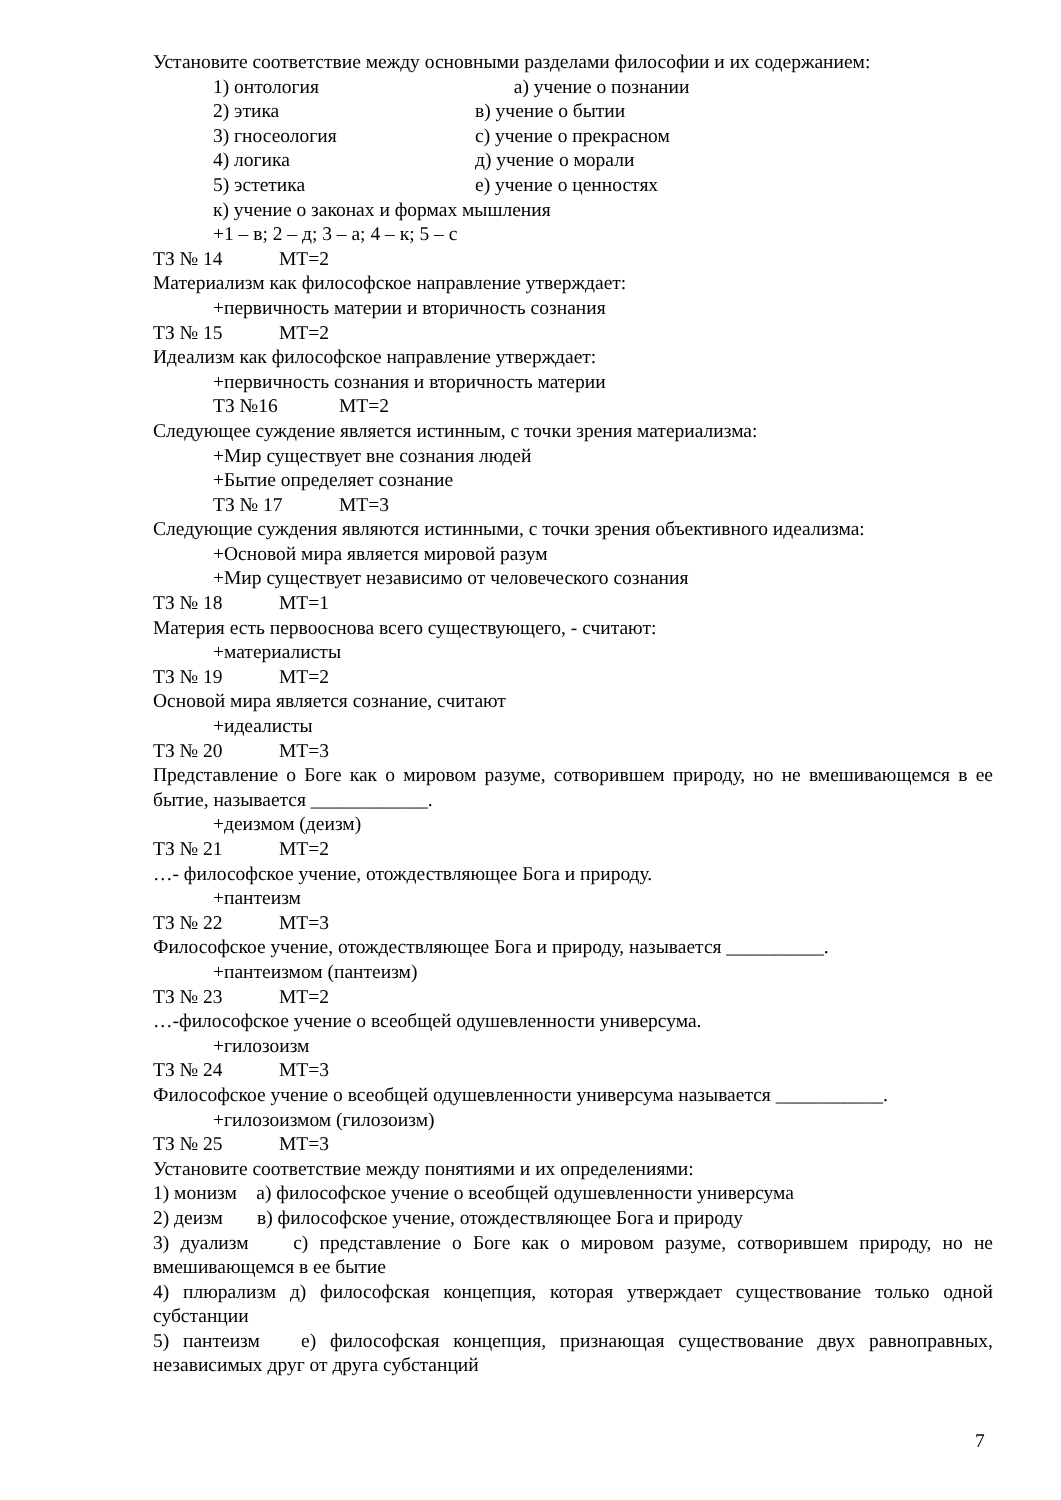Установите соответствие между основными разделами философии и их содержанием:
1) онтология а) учение о познании
2) этика в) учение о бытии
3) гносеология с) учение о прекрасном
4) логика д) учение о морали
5) эстетика е) учение о ценностях
к) учение о законах и формах мышления
+1 – в; 2 – д; 3 – а; 4 – к; 5 – с
ТЗ № 14 МТ=2
Материализм как философское направление утверждает:
+первичность материи и вторичность сознания
ТЗ № 15 МТ=2
Идеализм как философское направление утверждает:
+первичность сознания и вторичность материи
ТЗ №16 МТ=2
Следующее суждение является истинным, с точки зрения материализма:
+Мир существует вне сознания людей
+Бытие определяет сознание
ТЗ № 17 МТ=3
Следующие суждения являются истинными, с точки зрения объективного идеализма:
+Основой мира является мировой разум
+Мир существует независимо от человеческого сознания
ТЗ № 18 МТ=1
Материя есть первооснова всего существующего, - считают:
+материалисты
ТЗ № 19 МТ=2
Основой мира является сознание, считают
+идеалисты
ТЗ № 20 МТ=3
Представление о Боге как о мировом разуме, сотворившем природу, но не вмешивающемся в ее бытие, называется ____________.
+деизмом (деизм)
ТЗ № 21 МТ=2
…- философское учение, отождествляющее Бога и природу.
+пантеизм
ТЗ № 22 МТ=3
Философское учение, отождествляющее Бога и природу, называется __________.
+пантеизмом (пантеизм)
ТЗ № 23 МТ=2
…-философское учение о всеобщей одушевленности универсума.
+гилозоизм
ТЗ № 24 МТ=3
Философское учение о всеобщей одушевленности универсума называется ___________.
+гилозоизмом (гилозоизм)
ТЗ № 25 МТ=3
Установите соответствие между понятиями и их определениями:
1) монизм а) философское учение о всеобщей одушевленности универсума
2) деизм в) философское учение, отождествляющее Бога и природу
3) дуализм с) представление о Боге как о мировом разуме, сотворившем природу, но не вмешивающемся в ее бытие
4) плюрализм д) философская концепция, которая утверждает существование только одной субстанции
5) пантеизм е) философская концепция, признающая существование двух равноправных, независимых друг от друга субстанций
7